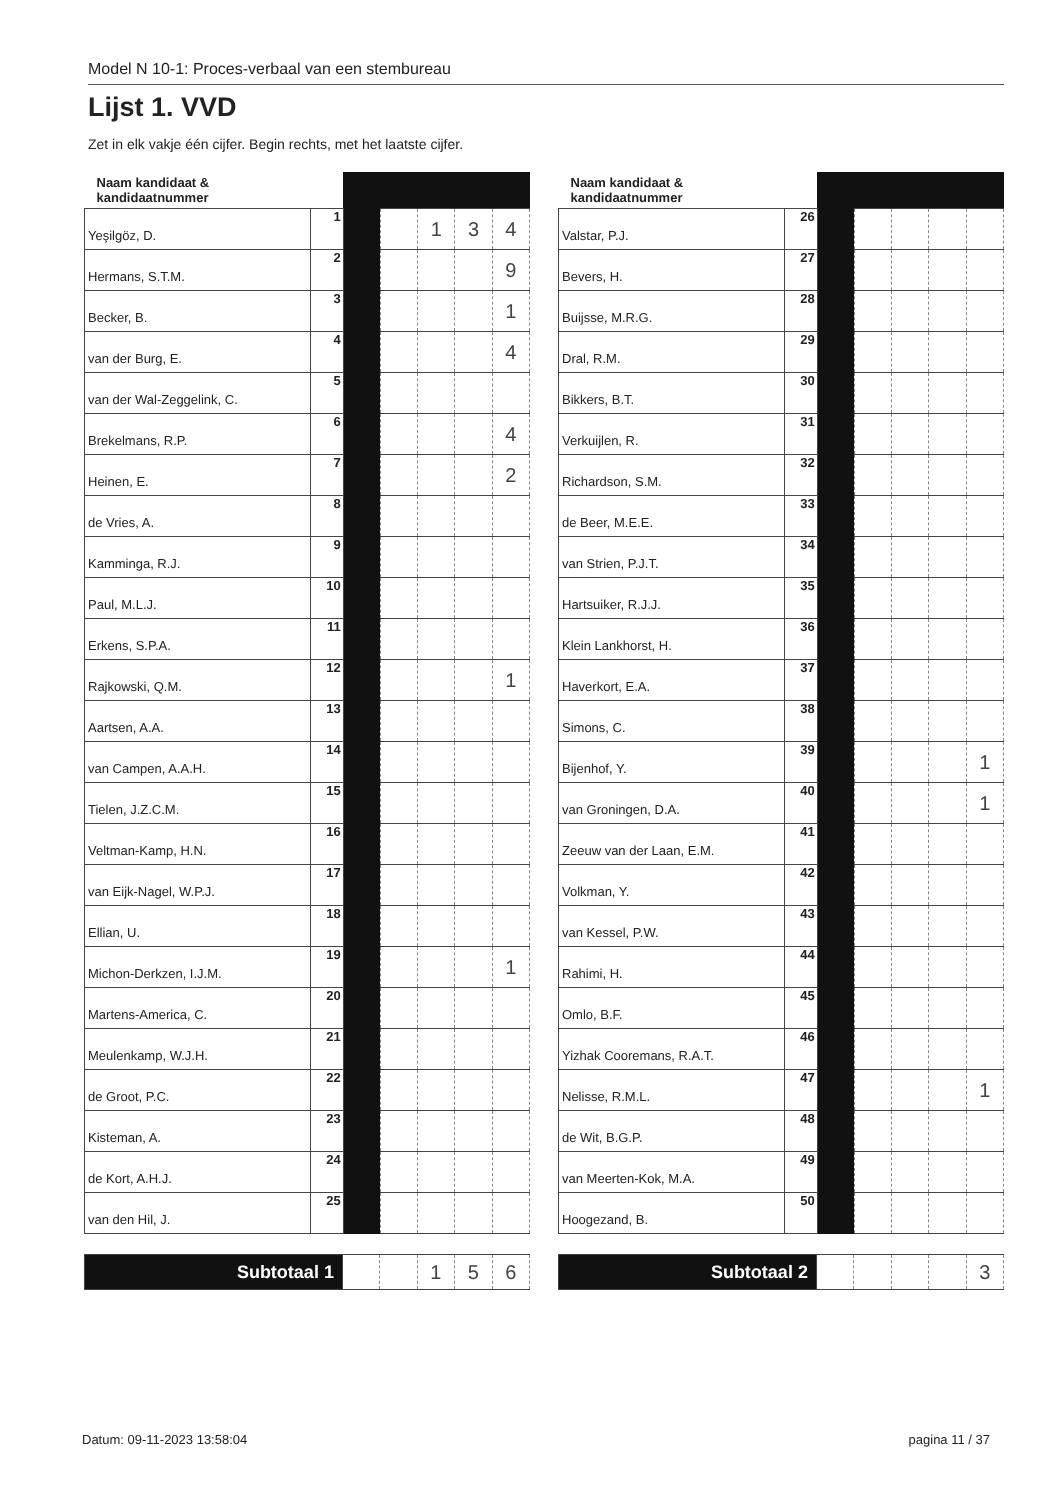Model N 10-1: Proces-verbaal van een stembureau
Lijst 1. VVD
Zet in elk vakje één cijfer. Begin rechts, met het laatste cijfer.
| Naam kandidaat & kandidaatnummer | | | | | | |
| --- | --- | --- | --- | --- | --- | --- |
| Yeşilgöz, D. | 1 | | | 1 | 3 | 4 |
| Hermans, S.T.M. | 2 | | | | | 9 |
| Becker, B. | 3 | | | | | 1 |
| van der Burg, E. | 4 | | | | | 4 |
| van der Wal-Zeggelink, C. | 5 | | | | | |
| Brekelmans, R.P. | 6 | | | | | 4 |
| Heinen, E. | 7 | | | | | 2 |
| de Vries, A. | 8 | | | | | |
| Kamminga, R.J. | 9 | | | | | |
| Paul, M.L.J. | 10 | | | | | |
| Erkens, S.P.A. | 11 | | | | | |
| Rajkowski, Q.M. | 12 | | | | | 1 |
| Aartsen, A.A. | 13 | | | | | |
| van Campen, A.A.H. | 14 | | | | | |
| Tielen, J.Z.C.M. | 15 | | | | | |
| Veltman-Kamp, H.N. | 16 | | | | | |
| van Eijk-Nagel, W.P.J. | 17 | | | | | |
| Ellian, U. | 18 | | | | | |
| Michon-Derkzen, I.J.M. | 19 | | | | | 1 |
| Martens-America, C. | 20 | | | | | |
| Meulenkamp, W.J.H. | 21 | | | | | |
| de Groot, P.C. | 22 | | | | | |
| Kisteman, A. | 23 | | | | | |
| de Kort, A.H.J. | 24 | | | | | |
| van den Hil, J. | 25 | | | | | |
| Subtotaal 1 | | | 1 | 5 | 6 |
| Naam kandidaat & kandidaatnummer | | | | | | |
| --- | --- | --- | --- | --- | --- | --- |
| Valstar, P.J. | 26 | | | | | |
| Bevers, H. | 27 | | | | | |
| Buijsse, M.R.G. | 28 | | | | | |
| Dral, R.M. | 29 | | | | | |
| Bikkers, B.T. | 30 | | | | | |
| Verkuijlen, R. | 31 | | | | | |
| Richardson, S.M. | 32 | | | | | |
| de Beer, M.E.E. | 33 | | | | | |
| van Strien, P.J.T. | 34 | | | | | |
| Hartsuiker, R.J.J. | 35 | | | | | |
| Klein Lankhorst, H. | 36 | | | | | |
| Haverkort, E.A. | 37 | | | | | |
| Simons, C. | 38 | | | | | |
| Bijenhof, Y. | 39 | | | | | 1 |
| van Groningen, D.A. | 40 | | | | | 1 |
| Zeeuw van der Laan, E.M. | 41 | | | | | |
| Volkman, Y. | 42 | | | | | |
| van Kessel, P.W. | 43 | | | | | |
| Rahimi, H. | 44 | | | | | |
| Omlo, B.F. | 45 | | | | | |
| Yizhak Cooremans, R.A.T. | 46 | | | | | |
| Nelisse, R.M.L. | 47 | | | | | 1 |
| de Wit, B.G.P. | 48 | | | | | |
| van Meerten-Kok, M.A. | 49 | | | | | |
| Hoogezand, B. | 50 | | | | | |
| Subtotaal 2 | | | | | 3 |
Datum: 09-11-2023 13:58:04 pagina 11 / 37